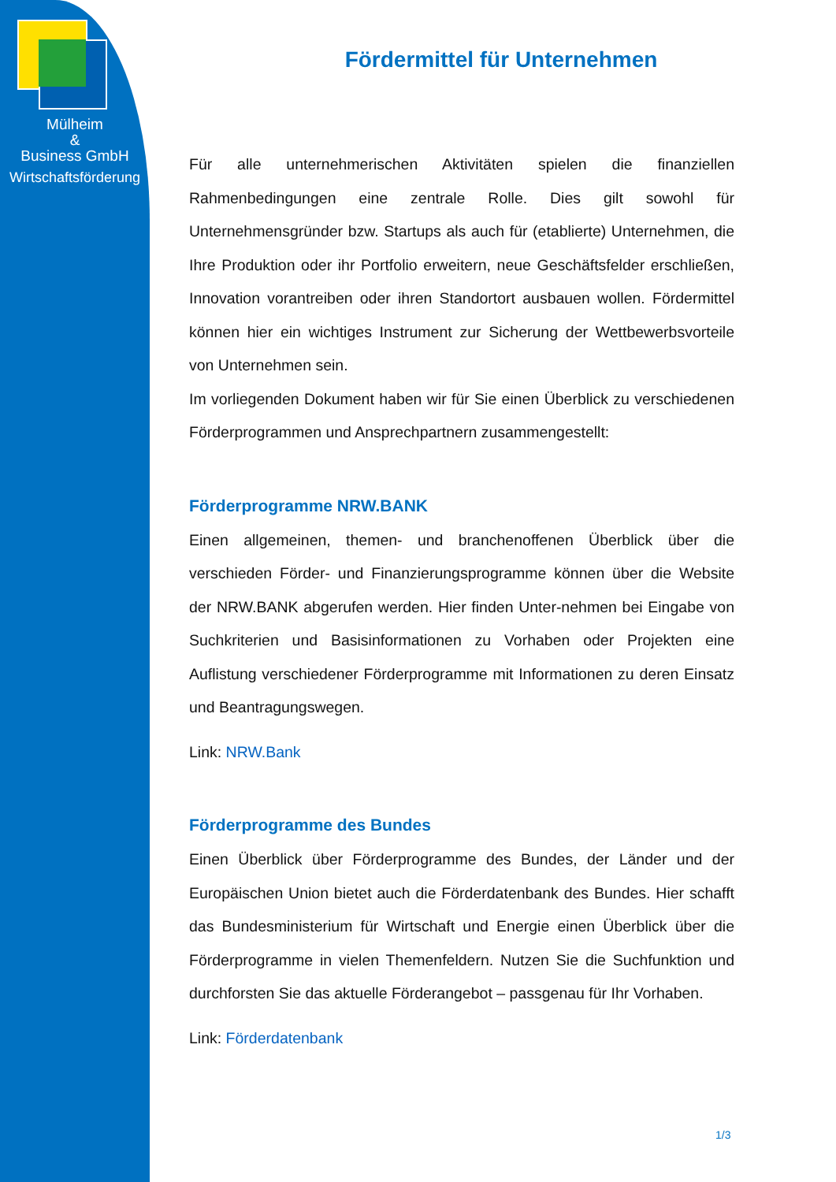Mülheim
&
Business GmbH
Wirtschaftsförderung
Fördermittel für Unternehmen
Für alle unternehmerischen Aktivitäten spielen die finanziellen Rahmenbedingungen eine zentrale Rolle. Dies gilt sowohl für Unternehmensgründer bzw. Startups als auch für (etablierte) Unternehmen, die Ihre Produktion oder ihr Portfolio erweitern, neue Geschäftsfelder erschließen, Innovation vorantreiben oder ihren Standortort ausbauen wollen. Fördermittel können hier ein wichtiges Instrument zur Sicherung der Wettbewerbsvorteile von Unternehmen sein.
Im vorliegenden Dokument haben wir für Sie einen Überblick zu verschiedenen Förderprogrammen und Ansprechpartnern zusammengestellt:
Förderprogramme NRW.BANK
Einen allgemeinen, themen- und branchenoffenen Überblick über die verschieden Förder- und Finanzierungsprogramme können über die Website der NRW.BANK abgerufen werden. Hier finden Unter-nehmen bei Eingabe von Suchkriterien und Basisinformationen zu Vorhaben oder Projekten eine Auflistung verschiedener Förderprogramme mit Informationen zu deren Einsatz und Beantragungswegen.
Link: NRW.Bank
Förderprogramme des Bundes
Einen Überblick über Förderprogramme des Bundes, der Länder und der Europäischen Union bietet auch die Förderdatenbank des Bundes. Hier schafft das Bundesministerium für Wirtschaft und Energie einen Überblick über die Förderprogramme in vielen Themenfeldern. Nutzen Sie die Suchfunktion und durchforsten Sie das aktuelle Förderangebot – passgenau für Ihr Vorhaben.
Link: Förderdatenbank
1/3